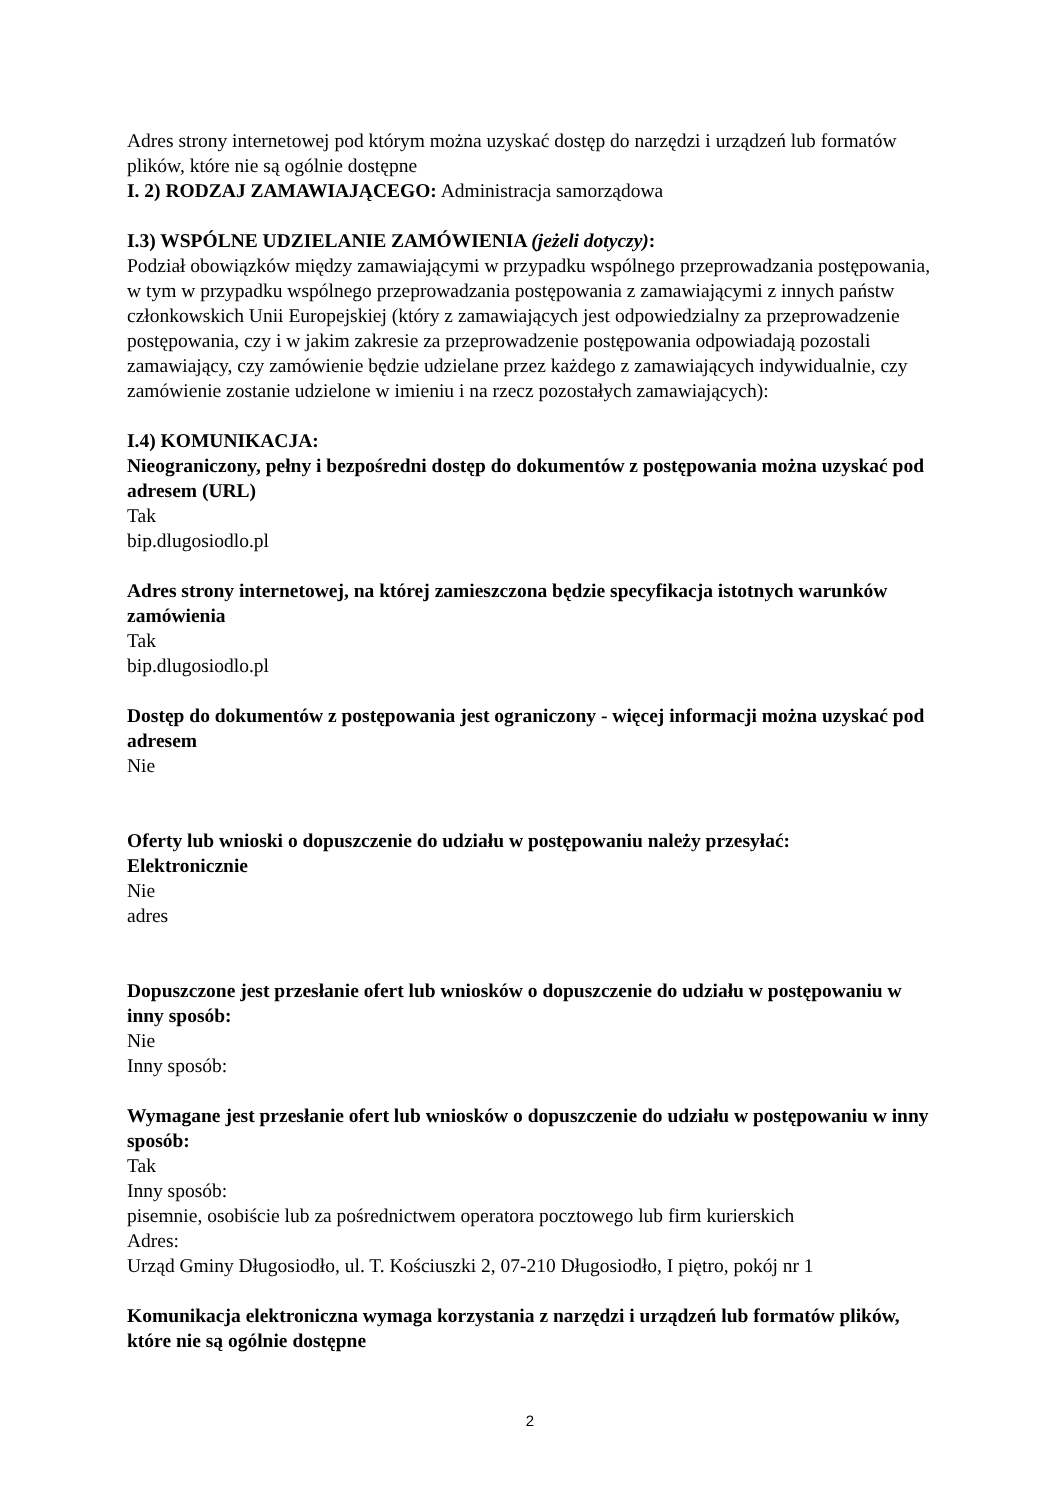Adres strony internetowej pod którym można uzyskać dostęp do narzędzi i urządzeń lub formatów plików, które nie są ogólnie dostępne
I. 2) RODZAJ ZAMAWIAJĄCEGO: Administracja samorządowa
I.3) WSPÓLNE UDZIELANIE ZAMÓWIENIA (jeżeli dotyczy):
Podział obowiązków między zamawiającymi w przypadku wspólnego przeprowadzania postępowania, w tym w przypadku wspólnego przeprowadzania postępowania z zamawiającymi z innych państw członkowskich Unii Europejskiej (który z zamawiających jest odpowiedzialny za przeprowadzenie postępowania, czy i w jakim zakresie za przeprowadzenie postępowania odpowiadają pozostali zamawiający, czy zamówienie będzie udzielane przez każdego z zamawiających indywidualnie, czy zamówienie zostanie udzielone w imieniu i na rzecz pozostałych zamawiających):
I.4) KOMUNIKACJA:
Nieograniczony, pełny i bezpośredni dostęp do dokumentów z postępowania można uzyskać pod adresem (URL)
Tak
bip.dlugosiodlo.pl
Adres strony internetowej, na której zamieszczona będzie specyfikacja istotnych warunków zamówienia
Tak
bip.dlugosiodlo.pl
Dostęp do dokumentów z postępowania jest ograniczony - więcej informacji można uzyskać pod adresem
Nie
Oferty lub wnioski o dopuszczenie do udziału w postępowaniu należy przesyłać:
Elektronicznie
Nie
adres
Dopuszczone jest przesłanie ofert lub wniosków o dopuszczenie do udziału w postępowaniu w inny sposób:
Nie
Inny sposób:
Wymagane jest przesłanie ofert lub wniosków o dopuszczenie do udziału w postępowaniu w inny sposób:
Tak
Inny sposób:
pisemnie, osobiście lub za pośrednictwem operatora pocztowego lub firm kurierskich
Adres:
Urząd Gminy Długosiodło, ul. T. Kościuszki 2, 07-210 Długosiodło, I piętro, pokój nr 1
Komunikacja elektroniczna wymaga korzystania z narzędzi i urządzeń lub formatów plików, które nie są ogólnie dostępne
2